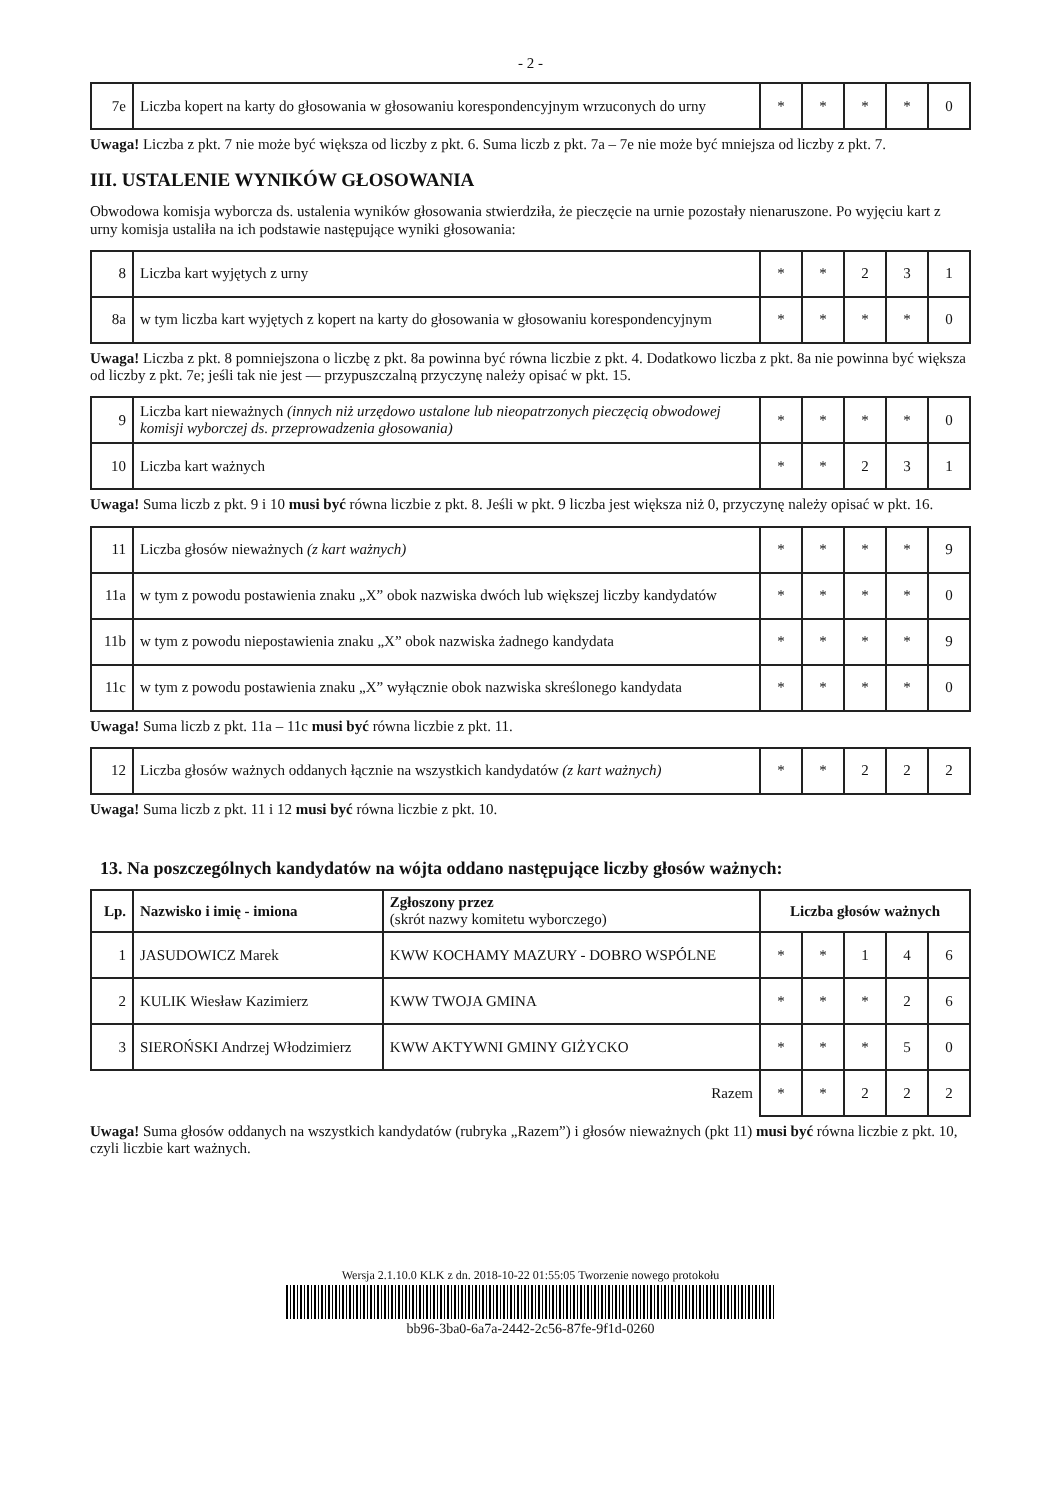- 2 -
| 7e | Liczba kopert na karty do głosowania w głosowaniu korespondencyjnym wrzuconych do urny | * | * | * | * | 0 |
Uwaga! Liczba z pkt. 7 nie może być większa od liczby z pkt. 6. Suma liczb z pkt. 7a – 7e nie może być mniejsza od liczby z pkt. 7.
III. USTALENIE WYNIKÓW GŁOSOWANIA
Obwodowa komisja wyborcza ds. ustalenia wyników głosowania stwierdziła, że pieczęcie na urnie pozostały nienaruszone. Po wyjęciu kart z urny komisja ustaliła na ich podstawie następujące wyniki głosowania:
| 8 | Liczba kart wyjętych z urny | * | * | 2 | 3 | 1 |
| 8a | w tym liczba kart wyjętych z kopert na karty do głosowania w głosowaniu korespondencyjnym | * | * | * | * | 0 |
Uwaga! Liczba z pkt. 8 pomniejszona o liczbę z pkt. 8a powinna być równa liczbie z pkt. 4. Dodatkowo liczba z pkt. 8a nie powinna być większa od liczby z pkt. 7e; jeśli tak nie jest — przypuszczalną przyczynę należy opisać w pkt. 15.
| 9 | Liczba kart nieważnych (innych niż urzędowo ustalone lub nieopatrzonych pieczęcią obwodowej komisji wyborczej ds. przeprowadzenia głosowania) | * | * | * | * | 0 |
| 10 | Liczba kart ważnych | * | * | 2 | 3 | 1 |
Uwaga! Suma liczb z pkt. 9 i 10 musi być równa liczbie z pkt. 8. Jeśli w pkt. 9 liczba jest większa niż 0, przyczynę należy opisać w pkt. 16.
| 11 | Liczba głosów nieważnych (z kart ważnych) | * | * | * | * | 9 |
| 11a | w tym z powodu postawienia znaku „X” obok nazwiska dwóch lub większej liczby kandydatów | * | * | * | * | 0 |
| 11b | w tym z powodu niepostawienia znaku „X” obok nazwiska żadnego kandydata | * | * | * | * | 9 |
| 11c | w tym z powodu postawienia znaku „X” wyłącznie obok nazwiska skreślonego kandydata | * | * | * | * | 0 |
Uwaga! Suma liczb z pkt. 11a – 11c musi być równa liczbie z pkt. 11.
| 12 | Liczba głosów ważnych oddanych łącznie na wszystkich kandydatów (z kart ważnych) | * | * | 2 | 2 | 2 |
Uwaga! Suma liczb z pkt. 11 i 12 musi być równa liczbie z pkt. 10.
13. Na poszczególnych kandydatów na wójta oddano następujące liczby głosów ważnych:
| Lp. | Nazwisko i imię - imiona | Zgłoszony przez (skrót nazwy komitetu wyborczego) | Liczba głosów ważnych | | | | |
| --- | --- | --- | --- | --- | --- | --- | --- |
| 1 | JASUDOWICZ Marek | KWW KOCHAMY MAZURY - DOBRO WSPÓLNE | * | * | 1 | 4 | 6 |
| 2 | KULIK Wiesław Kazimierz | KWW TWOJA GMINA | * | * | * | 2 | 6 |
| 3 | SIEROŃSKI Andrzej Włodzimierz | KWW AKTYWNI GMINY GIŻYCKO | * | * | * | 5 | 0 |
| Razem | | | * | * | 2 | 2 | 2 |
Uwaga! Suma głosów oddanych na wszystkich kandydatów (rubryka „Razem”) i głosów nieważnych (pkt 11) musi być równa liczbie z pkt. 10, czyli liczbie kart ważnych.
Wersja 2.1.10.0 KLK z dn. 2018-10-22 01:55:05 Tworzenie nowego protokołu
bb96-3ba0-6a7a-2442-2c56-87fe-9f1d-0260